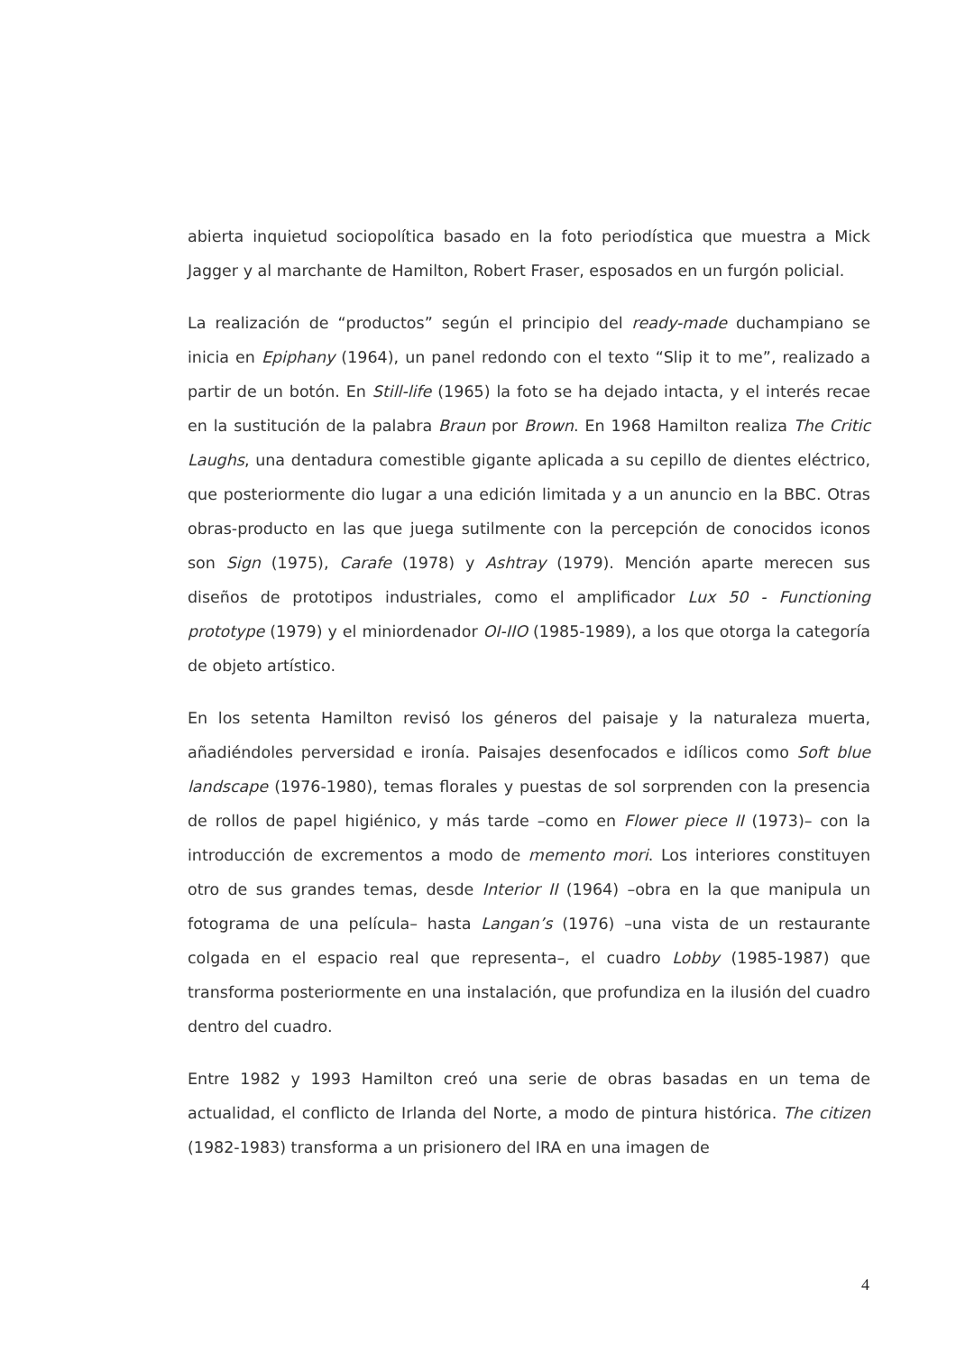abierta inquietud sociopolítica basado en la foto periodística que muestra a Mick Jagger y al marchante de Hamilton, Robert Fraser, esposados en un furgón policial.
La realización de “productos” según el principio del ready-made duchampiano se inicia en Epiphany (1964), un panel redondo con el texto “Slip it to me”, realizado a partir de un botón. En Still-life (1965) la foto se ha dejado intacta, y el interés recae en la sustitución de la palabra Braun por Brown. En 1968 Hamilton realiza The Critic Laughs, una dentadura comestible gigante aplicada a su cepillo de dientes eléctrico, que posteriormente dio lugar a una edición limitada y a un anuncio en la BBC. Otras obras-producto en las que juega sutilmente con la percepción de conocidos iconos son Sign (1975), Carafe (1978) y Ashtray (1979). Mención aparte merecen sus diseños de prototipos industriales, como el amplificador Lux 50 - Functioning prototype (1979) y el miniordenador OI-IIO (1985-1989), a los que otorga la categoría de objeto artístico.
En los setenta Hamilton revisó los géneros del paisaje y la naturaleza muerta, añadiéndoles perversidad e ironía. Paisajes desenfocados e idílicos como Soft blue landscape (1976-1980), temas florales y puestas de sol sorprenden con la presencia de rollos de papel higiénico, y más tarde –como en Flower piece II (1973)– con la introducción de excrementos a modo de memento mori. Los interiores constituyen otro de sus grandes temas, desde Interior II (1964) –obra en la que manipula un fotograma de una película– hasta Langan’s (1976) –una vista de un restaurante colgada en el espacio real que representa–, el cuadro Lobby (1985-1987) que transforma posteriormente en una instalación, que profundiza en la ilusión del cuadro dentro del cuadro.
Entre 1982 y 1993 Hamilton creó una serie de obras basadas en un tema de actualidad, el conflicto de Irlanda del Norte, a modo de pintura histórica. The citizen (1982-1983) transforma a un prisionero del IRA en una imagen de
4